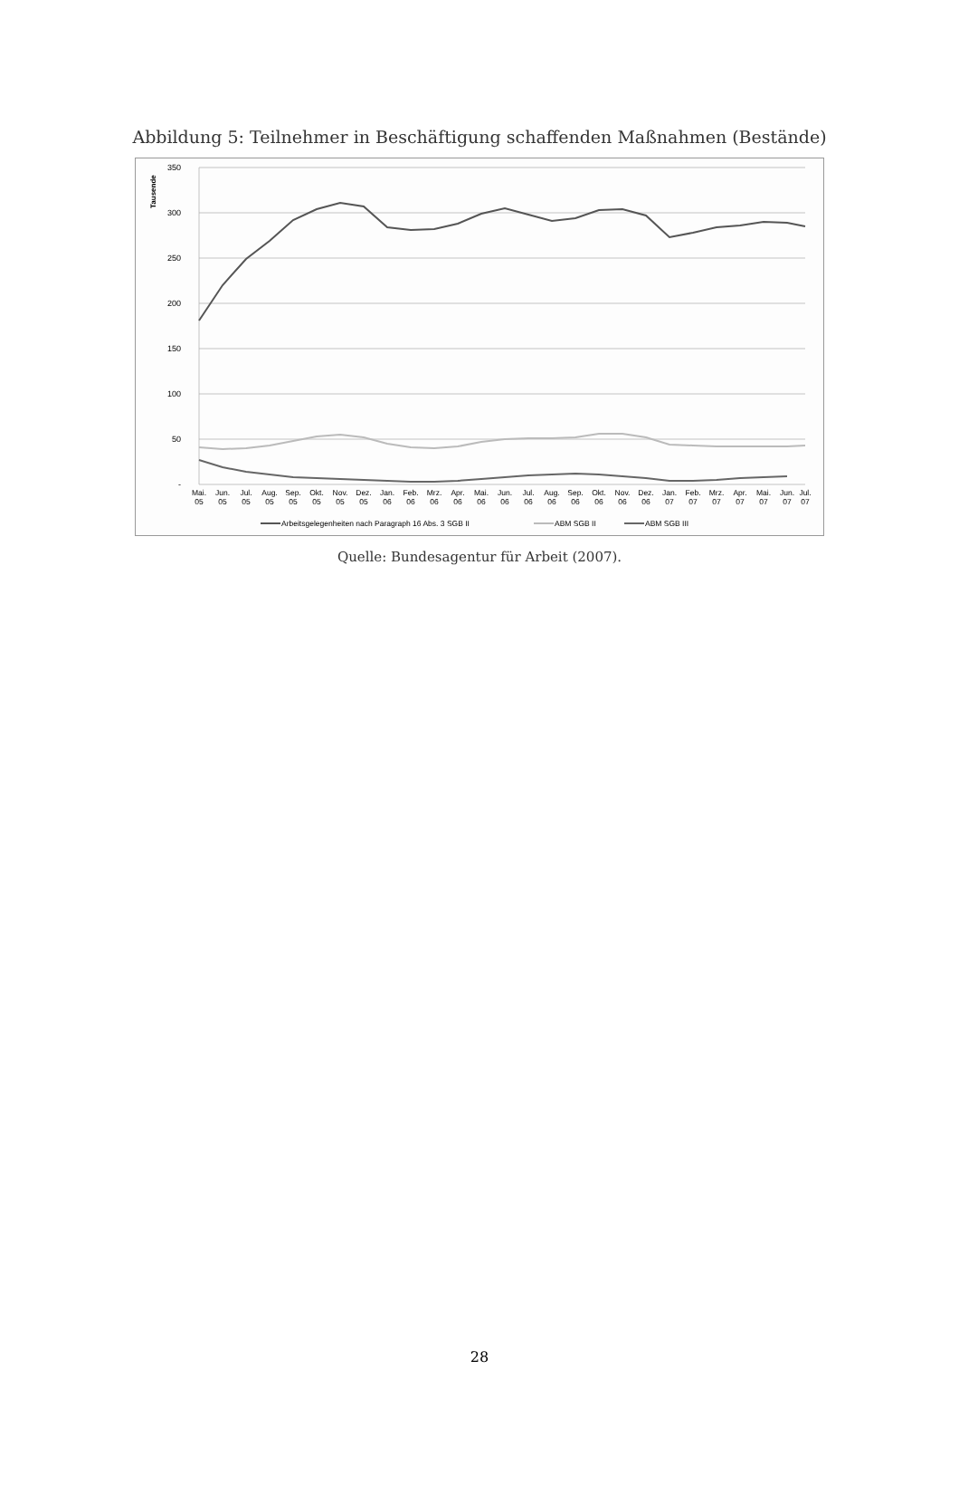Abbildung 5: Teilnehmer in Beschäftigung schaffenden Maßnahmen (Bestände)
350
300
250
200
150
100
50
-
Tausende
Mai.
Jun.
Jul.
Aug.
Sep.
Okt.
Nov.
Dez.
Jan.
Feb.
Mrz.
Apr.
Mai.
Jun.
Jul.
Aug.
Sep.
Okt.
Nov.
Dez.
Jan.
Feb.
Mrz.
Apr.
Mai.
Jun.
Jul.
05
05
05
05
05
05
05
05
06
06
06
06
06
06
06
06
06
06
06
06
07
07
07
07
07
07
07
Arbeitsgelegenheiten nach Paragraph 16 Abs. 3 SGB II
ABM SGB II
ABM SGB III
Quelle: Bundesagentur für Arbeit (2007).
28